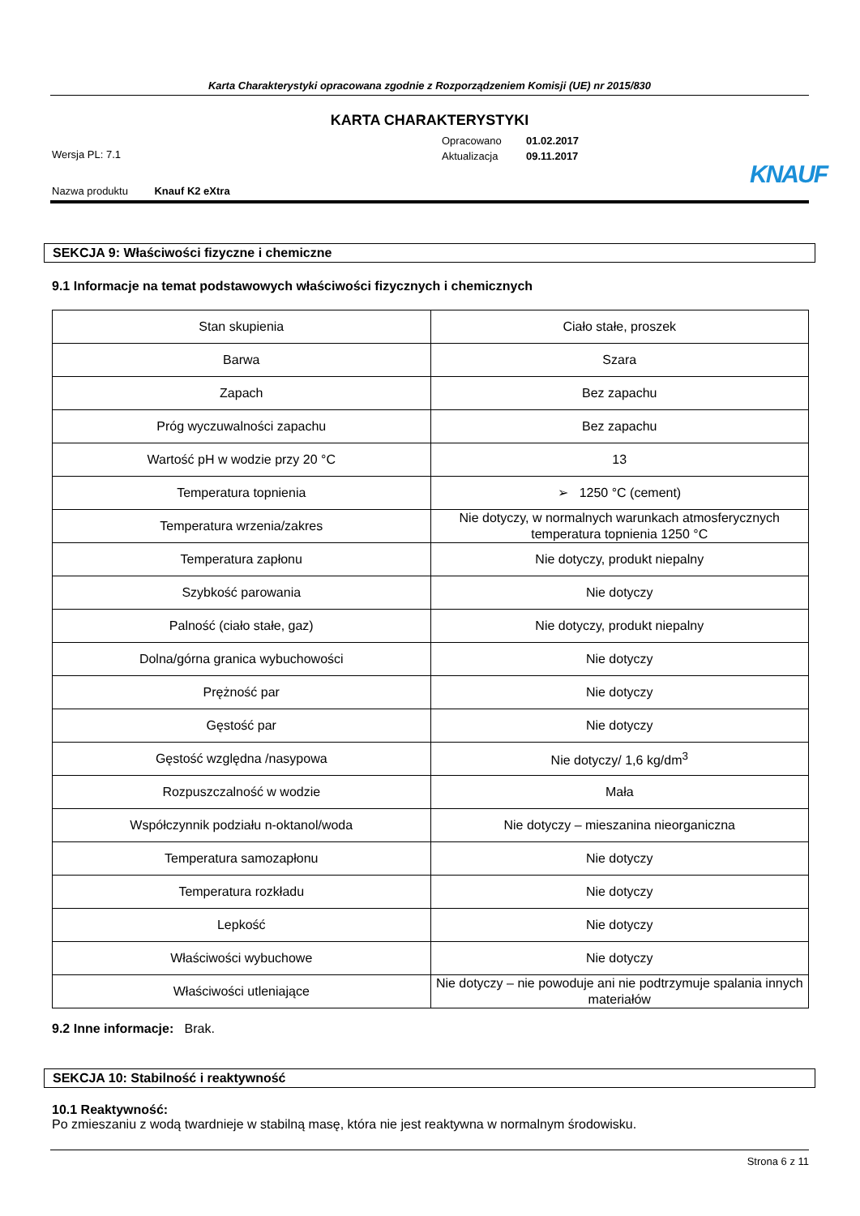Karta Charakterystyki opracowana zgodnie z Rozporządzeniem Komisji (UE) nr 2015/830
KARTA CHARAKTERYSTYKI
Opracowano 01.02.2017
Aktualizacja 09.11.2017
Wersja PL: 7.1
Nazwa produktu Knauf K2 eXtra
KNAUF
SEKCJA 9: Właściwości fizyczne i chemiczne
9.1 Informacje na temat podstawowych właściwości fizycznych i chemicznych
| Stan skupienia | Ciało stałe, proszek |
| Barwa | Szara |
| Zapach | Bez zapachu |
| Próg wyczuwalności zapachu | Bez zapachu |
| Wartość pH w wodzie przy 20 °C | 13 |
| Temperatura topnienia | ➢ 1250 °C (cement) |
| Temperatura wrzenia/zakres | Nie dotyczy, w normalnych warunkach atmosferycznych temperatura topnienia 1250 °C |
| Temperatura zapłonu | Nie dotyczy, produkt niepalny |
| Szybkość parowania | Nie dotyczy |
| Palność (ciało stałe, gaz) | Nie dotyczy, produkt niepalny |
| Dolna/górna granica wybuchowości | Nie dotyczy |
| Prężność par | Nie dotyczy |
| Gęstość par | Nie dotyczy |
| Gęstość względna /nasypowa | Nie dotyczy/ 1,6 kg/dm<sup>3</sup> |
| Rozpuszczalność w wodzie | Mała |
| Współczynnik podziału n-oktanol/woda | Nie dotyczy – mieszanina nieorganiczna |
| Temperatura samozapłonu | Nie dotyczy |
| Temperatura rozkładu | Nie dotyczy |
| Lepkość | Nie dotyczy |
| Właściwości wybuchowe | Nie dotyczy |
| Właściwości utleniające | Nie dotyczy – nie powoduje ani nie podtrzymuje spalania innych materiałów |
9.2 Inne informacje: Brak.
SEKCJA 10: Stabilność i reaktywność
10.1 Reaktywność:
Po zmieszaniu z wodą twardnieje w stabilną masę, która nie jest reaktywna w normalnym środowisku.
Strona 6 z 11